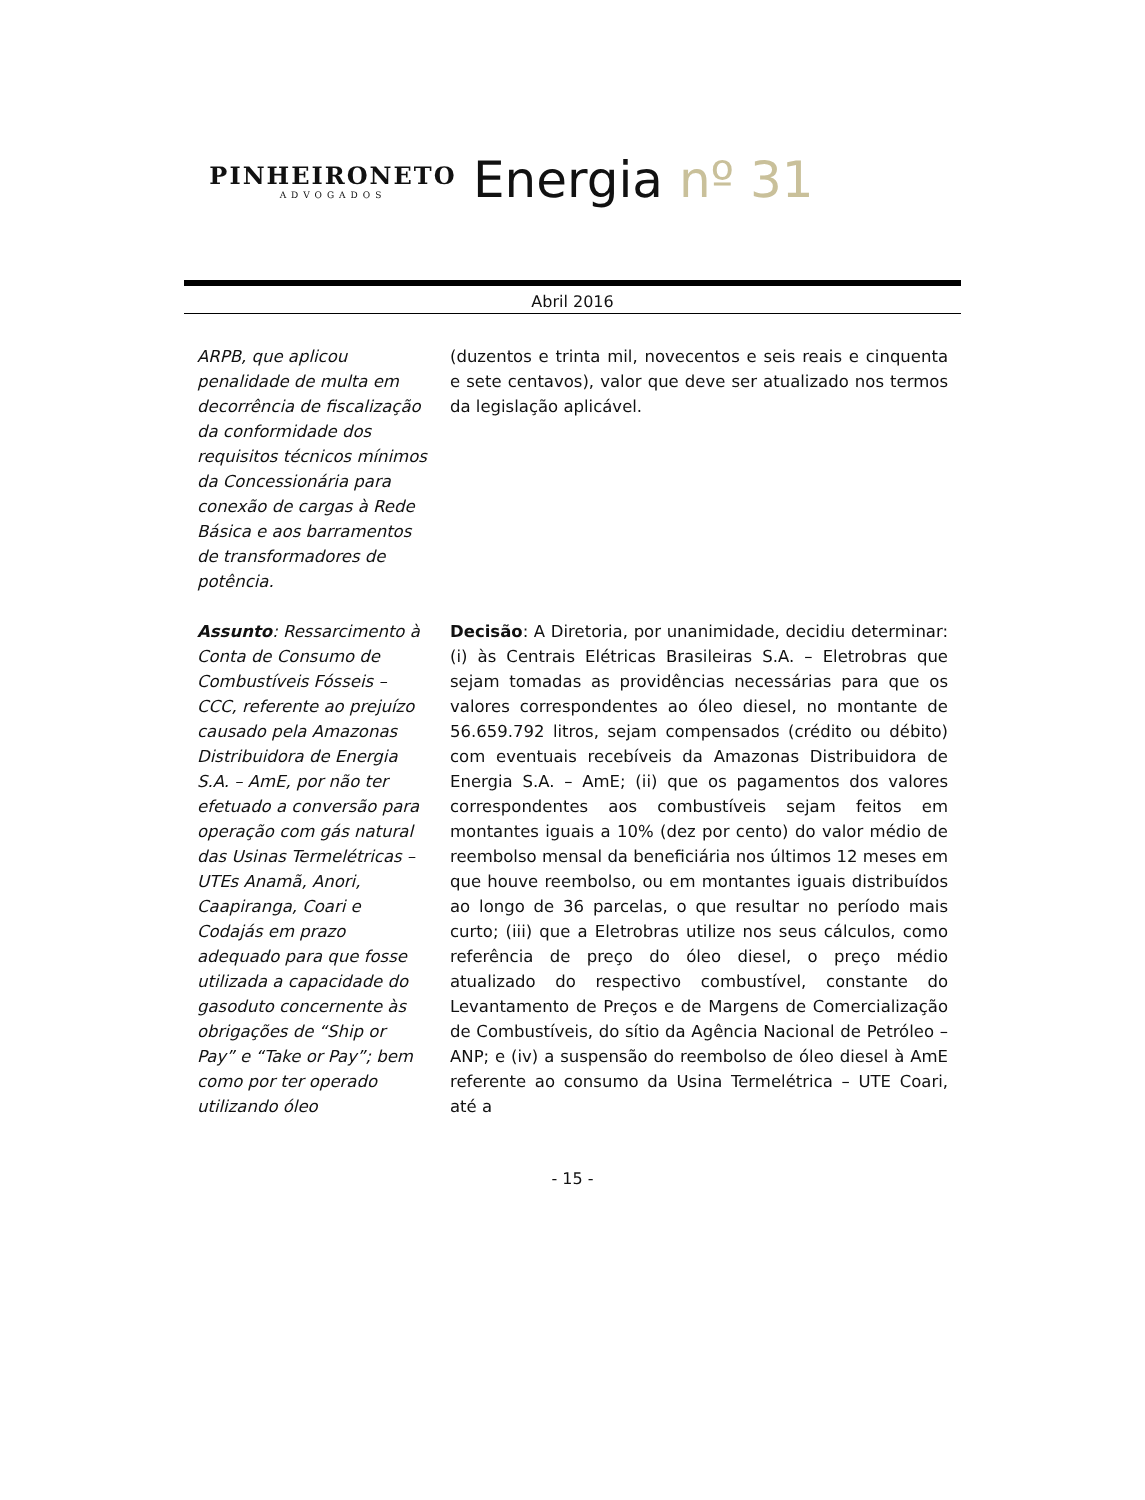PINHEIRONETO
ADVOGADOS
Energia nº 31
Abril 2016
ARPB, que aplicou penalidade de multa em decorrência de fiscalização da conformidade dos requisitos técnicos mínimos da Concessionária para conexão de cargas à Rede Básica e aos barramentos de transformadores de potência.
(duzentos e trinta mil, novecentos e seis reais e cinquenta e sete centavos), valor que deve ser atualizado nos termos da legislação aplicável.
Assunto: Ressarcimento à Conta de Consumo de Combustíveis Fósseis – CCC, referente ao prejuízo causado pela Amazonas Distribuidora de Energia S.A. – AmE, por não ter efetuado a conversão para operação com gás natural das Usinas Termelétricas – UTEs Anamã, Anori, Caapiranga, Coari e Codajás em prazo adequado para que fosse utilizada a capacidade do gasoduto concernente às obrigações de “Ship or Pay” e “Take or Pay”; bem como por ter operado utilizando óleo
Decisão: A Diretoria, por unanimidade, decidiu determinar: (i) às Centrais Elétricas Brasileiras S.A. – Eletrobras que sejam tomadas as providências necessárias para que os valores correspondentes ao óleo diesel, no montante de 56.659.792 litros, sejam compensados (crédito ou débito) com eventuais recebíveis da Amazonas Distribuidora de Energia S.A. – AmE; (ii) que os pagamentos dos valores correspondentes aos combustíveis sejam feitos em montantes iguais a 10% (dez por cento) do valor médio de reembolso mensal da beneficiária nos últimos 12 meses em que houve reembolso, ou em montantes iguais distribuídos ao longo de 36 parcelas, o que resultar no período mais curto; (iii) que a Eletrobras utilize nos seus cálculos, como referência de preço do óleo diesel, o preço médio atualizado do respectivo combustível, constante do Levantamento de Preços e de Margens de Comercialização de Combustíveis, do sítio da Agência Nacional de Petróleo – ANP; e (iv) a suspensão do reembolso de óleo diesel à AmE referente ao consumo da Usina Termelétrica – UTE Coari, até a
- 15 -